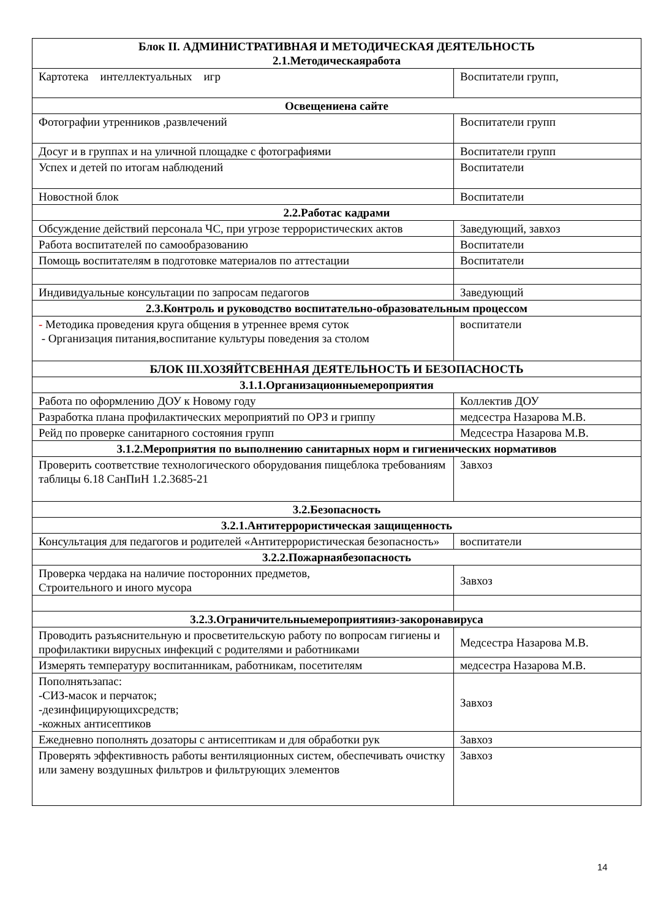| Блок II. АДМИНИСТРАТИВНАЯ И МЕТОДИЧЕСКАЯ ДЕЯТЕЛЬНОСТЬ 2.1.Методическаяработа | |
| Картотека интеллектуальных игр | Воспитатели групп, |
| Освещениена сайте | |
| Фотографии утренников ,развлечений | Воспитатели групп |
| Досуг и в группах и на уличной площадке с фотографиями | Воспитатели групп |
| Успех и детей по итогам наблюдений | Воспитатели |
| Новостной блок | Воспитатели |
| 2.2.Работас кадрами | |
| Обсуждение действий персонала ЧС, при угрозе террористических актов | Заведующий, завхоз |
| Работа воспитателей по самообразованию | Воспитатели |
| Помощь воспитателям в подготовке материалов по аттестации | Воспитатели |
| Индивидуальные консультации по запросам педагогов | Заведующий |
| 2.3.Контроль и руководство воспитательно-образовательным процессом | |
| - Методика проведения круга общения в утреннее время суток - Организация питания,воспитание культуры поведения за столом | воспитатели |
| БЛОК III.ХОЗЯЙТСВЕННАЯ ДЕЯТЕЛЬНОСТЬ И БЕЗОПАСНОСТЬ | |
| 3.1.1.Организационныемероприятия | |
| Работа по оформлению ДОУ к Новому году | Коллектив ДОУ |
| Разработка плана профилактических мероприятий по ОРЗ и гриппу | медсестра Назарова М.В. |
| Рейд по проверке санитарного состояния групп | Медсестра Назарова М.В. |
| 3.1.2.Мероприятия по выполнению санитарных норм и гигиенических нормативов | |
| Проверить соответствие технологического оборудования пищеблока требованиям таблицы 6.18 СанПиН 1.2.3685-21 | Завхоз |
| 3.2.Безопасность | |
| 3.2.1.Антитеррористическая защищенность | |
| Консультация для педагогов и родителей «Антитеррористическая безопасность» | воспитатели |
| 3.2.2.Пожарнаябезопасность | |
| Проверка чердака на наличие посторонних предметов, Строительного и иного мусора | Завхоз |
| 3.2.3.Ограничительныемероприятияиз-закоронавируса | |
| Проводить разъяснительную и просветительскую работу по вопросам гигиены и профилактики вирусных инфекций с родителями и работниками | Медсестра Назарова М.В. |
| Измерять температуру воспитанникам, работникам, посетителям | медсестра Назарова М.В. |
| Пополнятьзапас: -СИЗ-масок и перчаток; -дезинфицирующихсредств; -кожных антисептиков | Завхоз |
| Ежедневно пополнять дозаторы с антисептикам и для обработки рук | Завхоз |
| Проверять эффективность работы вентиляционных систем, обеспечивать очистку или замену воздушных фильтров и фильтрующих элементов | Завхоз |
14